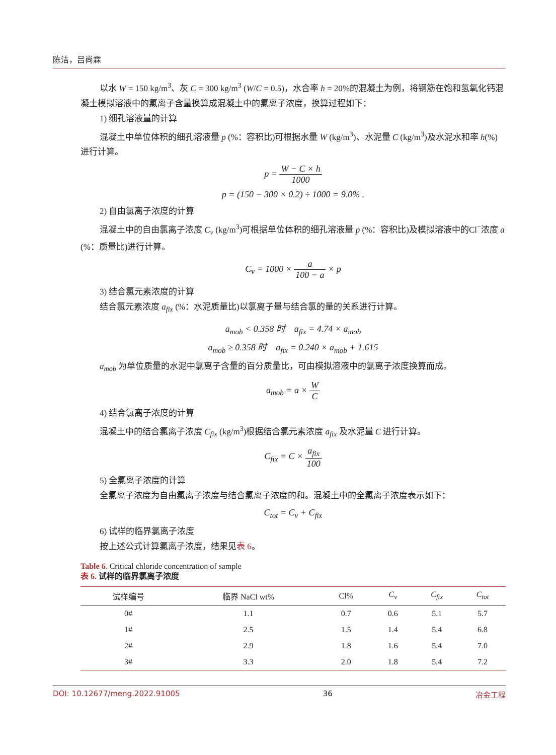陈洁，吕尚霖
以水 W = 150 kg/m<sup>3</sup>、灰 C = 300 kg/m<sup>3</sup> (W/C = 0.5)，水合率 h = 20%的混凝土为例，将钢筋在饱和氢氧化钙混凝土模拟溶液中的氯离子含量换算成混凝土中的氯离子浓度，换算过程如下：
1) 细孔溶液量的计算
混凝土中单位体积的细孔溶液量 p (%：容积比)可根据水量 W (kg/m<sup>3</sup>)、水泥量 C (kg/m<sup>3</sup>)及水泥水和率 h(%)进行计算。
p = W − C × h 1000
p = (150 − 300 × 0.2) ÷ 1000 = 9.0% .
2) 自由氯离子浓度的计算
混凝土中的自由氯离子浓度 C<sub>v</sub> (kg/m<sup>3</sup>)可根据单位体积的细孔溶液量 p (%：容积比)及模拟溶液中的Cl<sup>−</sup>浓度 a (%：质量比)进行计算。
C<sub>v</sub> = 1000 × a 100 − a × p
3) 结合氯元素浓度的计算
结合氯元素浓度 a<sub>fix</sub> (%：水泥质量比)以氯离子量与结合氯的量的关系进行计算。
a<sub>mob</sub> < 0.358 时 a<sub>fix</sub> = 4.74 × a<sub>mob</sub>
a<sub>mob</sub> ≥ 0.358 时 a<sub>fix</sub> = 0.240 × a<sub>mob</sub> + 1.615
a<sub>mob</sub> 为单位质量的水泥中氯离子含量的百分质量比，可由模拟溶液中的氯离子浓度换算而成。
a<sub>mob</sub> = a × W C
4) 结合氯离子浓度的计算
混凝土中的结合氯离子浓度 C<sub>fix</sub> (kg/m<sup>3</sup>)根据结合氯元素浓度 a<sub>fix</sub> 及水泥量 C 进行计算。
C<sub>fix</sub> = C × a<sub>fix</sub> 100
5) 全氯离子浓度的计算
全氯离子浓度为自由氯离子浓度与结合氯离子浓度的和。混凝土中的全氯离子浓度表示如下：
C<sub>tot</sub> = C<sub>v</sub> + C<sub>fix</sub>
6) 试样的临界氯离子浓度
按上述公式计算氯离子浓度，结果见表 6。
Table 6. Critical chloride concentration of sample
表 6. 试样的临界氯离子浓度
| 试样编号 | 临界 NaCl wt% | Cl% | C<sub>v</sub> | C<sub>fix</sub> | C<sub>tot</sub> |
| --- | --- | --- | --- | --- | --- |
| 0# | 1.1 | 0.7 | 0.6 | 5.1 | 5.7 |
| 1# | 2.5 | 1.5 | 1.4 | 5.4 | 6.8 |
| 2# | 2.9 | 1.8 | 1.6 | 5.4 | 7.0 |
| 3# | 3.3 | 2.0 | 1.8 | 5.4 | 7.2 |
DOI: 10.12677/meng.2022.91005 36 冶金工程